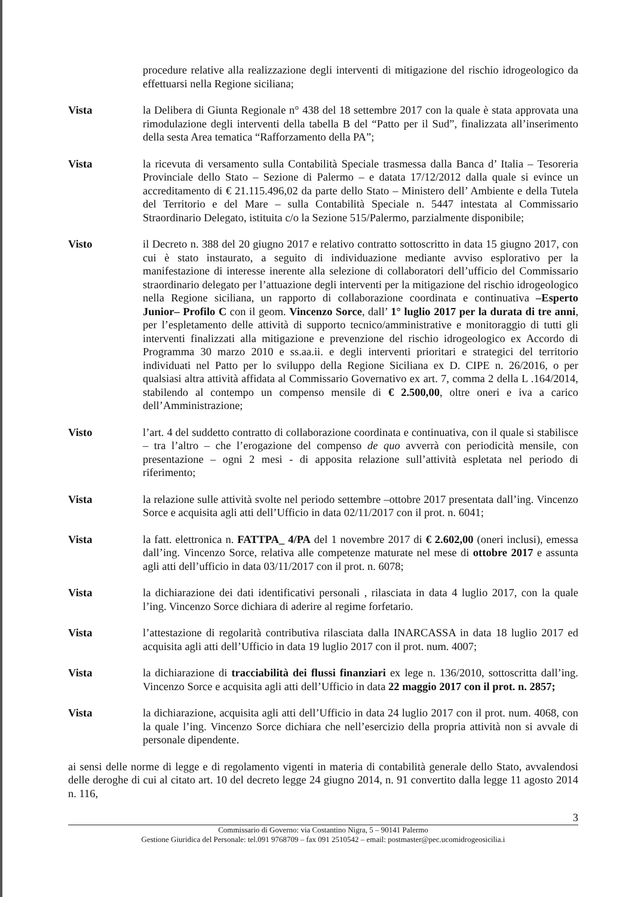procedure relative alla realizzazione degli interventi di mitigazione del rischio idrogeologico da effettuarsi nella Regione siciliana;
Vista la Delibera di Giunta Regionale n° 438 del 18 settembre 2017 con la quale è stata approvata una rimodulazione degli interventi della tabella B del “Patto per il Sud”, finalizzata all’inserimento della sesta Area tematica “Rafforzamento della PA”;
Vista la ricevuta di versamento sulla Contabilità Speciale trasmessa dalla Banca d’ Italia – Tesoreria Provinciale dello Stato – Sezione di Palermo – e datata 17/12/2012 dalla quale si evince un accreditamento di € 21.115.496,02 da parte dello Stato – Ministero dell’ Ambiente e della Tutela del Territorio e del Mare – sulla Contabilità Speciale n. 5447 intestata al Commissario Straordinario Delegato, istituita c/o la Sezione 515/Palermo, parzialmente disponibile;
Visto il Decreto n. 388 del 20 giugno 2017 e relativo contratto sottoscritto in data 15 giugno 2017, con cui è stato instaurato, a seguito di individuazione mediante avviso esplorativo per la manifestazione di interesse inerente alla selezione di collaboratori dell’ufficio del Commissario straordinario delegato per l’attuazione degli interventi per la mitigazione del rischio idrogeologico nella Regione siciliana, un rapporto di collaborazione coordinata e continuativa –Esperto Junior– Profilo C con il geom. Vincenzo Sorce, dall’ 1° luglio 2017 per la durata di tre anni, per l’espletamento delle attività di supporto tecnico/amministrative e monitoraggio di tutti gli interventi finalizzati alla mitigazione e prevenzione del rischio idrogeologico ex Accordo di Programma 30 marzo 2010 e ss.aa.ii. e degli interventi prioritari e strategici del territorio individuati nel Patto per lo sviluppo della Regione Siciliana ex D. CIPE n. 26/2016, o per qualsiasi altra attività affidata al Commissario Governativo ex art. 7, comma 2 della L .164/2014, stabilendo al contempo un compenso mensile di € 2.500,00, oltre oneri e iva a carico dell’Amministrazione;
Visto l’art. 4 del suddetto contratto di collaborazione coordinata e continuativa, con il quale si stabilisce – tra l’altro – che l’erogazione del compenso de quo avverrà con periodicità mensile, con presentazione – ogni 2 mesi - di apposita relazione sull’attività espletata nel periodo di riferimento;
Vista la relazione sulle attività svolte nel periodo settembre –ottobre 2017 presentata dall’ing. Vincenzo Sorce e acquisita agli atti dell’Ufficio in data 02/11/2017 con il prot. n. 6041;
Vista la fatt. elettronica n. FATTPA_ 4/PA del 1 novembre 2017 di € 2.602,00 (oneri inclusi), emessa dall’ing. Vincenzo Sorce, relativa alle competenze maturate nel mese di ottobre 2017 e assunta agli atti dell’ufficio in data 03/11/2017 con il prot. n. 6078;
Vista la dichiarazione dei dati identificativi personali , rilasciata in data 4 luglio 2017, con la quale l’ing. Vincenzo Sorce dichiara di aderire al regime forfetario.
Vista l’attestazione di regolarità contributiva rilasciata dalla INARCASSA in data 18 luglio 2017 ed acquisita agli atti dell’Ufficio in data 19 luglio 2017 con il prot. num. 4007;
Vista la dichiarazione di tracciabilità dei flussi finanziari ex lege n. 136/2010, sottoscritta dall’ing. Vincenzo Sorce e acquisita agli atti dell’Ufficio in data 22 maggio 2017 con il prot. n. 2857;
Vista la dichiarazione, acquisita agli atti dell’Ufficio in data 24 luglio 2017 con il prot. num. 4068, con la quale l’ing. Vincenzo Sorce dichiara che nell’esercizio della propria attività non si avvale di personale dipendente.
ai sensi delle norme di legge e di regolamento vigenti in materia di contabilità generale dello Stato, avvalendosi delle deroghe di cui al citato art. 10 del decreto legge 24 giugno 2014, n. 91 convertito dalla legge 11 agosto 2014 n. 116,
3
Commissario di Governo: via Costantino Nigra, 5 – 90141 Palermo
Gestione Giuridica del Personale: tel.091 9768709 – fax 091 2510542 – email: postmaster@pec.ucomidrogeosicilia.i